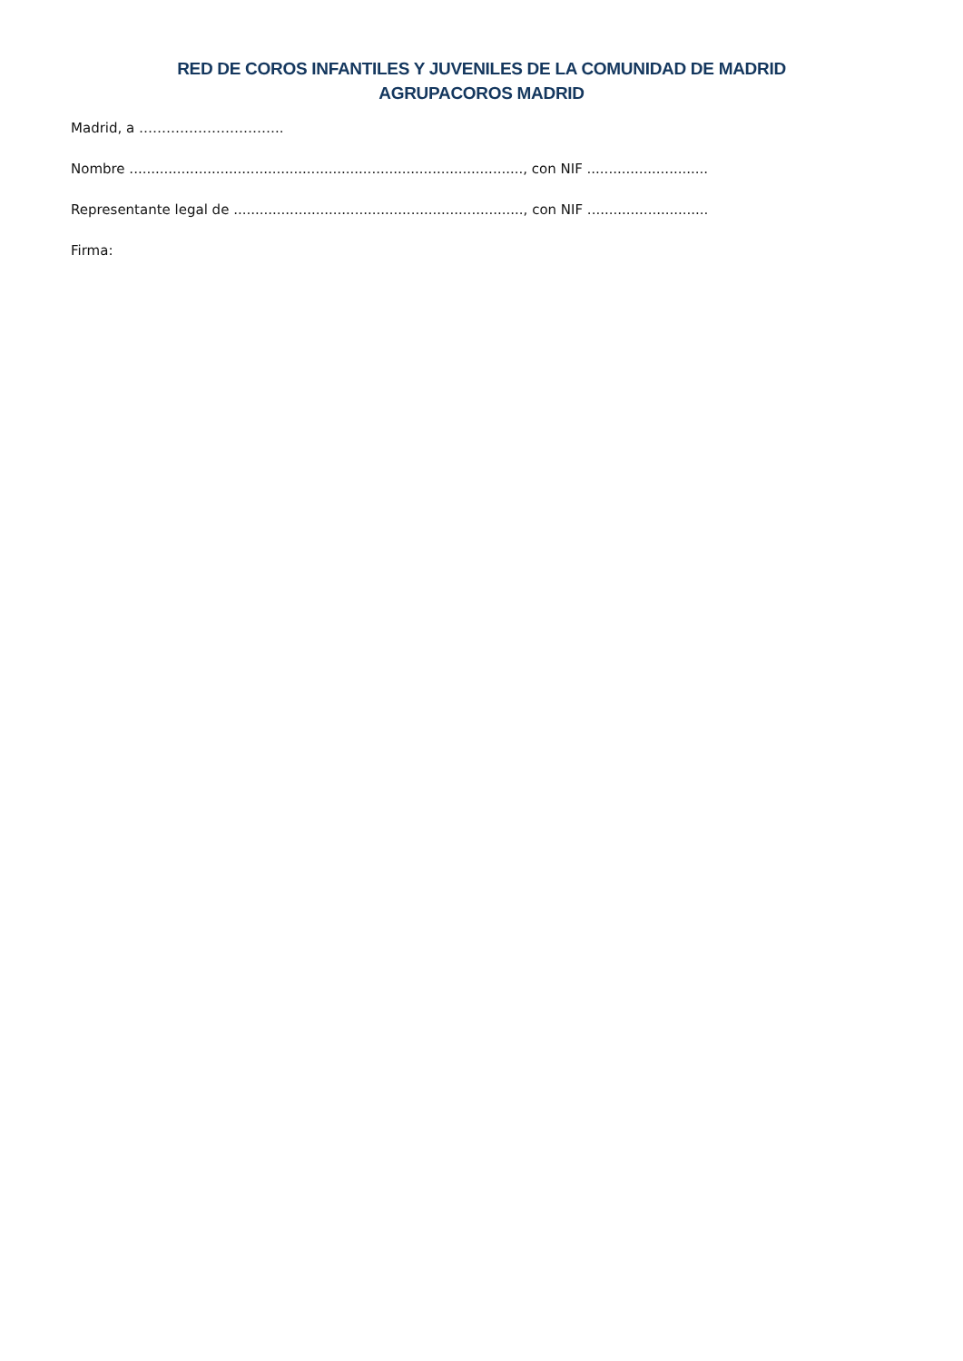RED DE COROS INFANTILES Y JUVENILES DE LA COMUNIDAD DE MADRID
AGRUPACOROS MADRID
Madrid, a …………………………..
Nombre ..........................................................................................., con NIF ............................
Representante legal de ..................................................................., con NIF ............................
Firma: